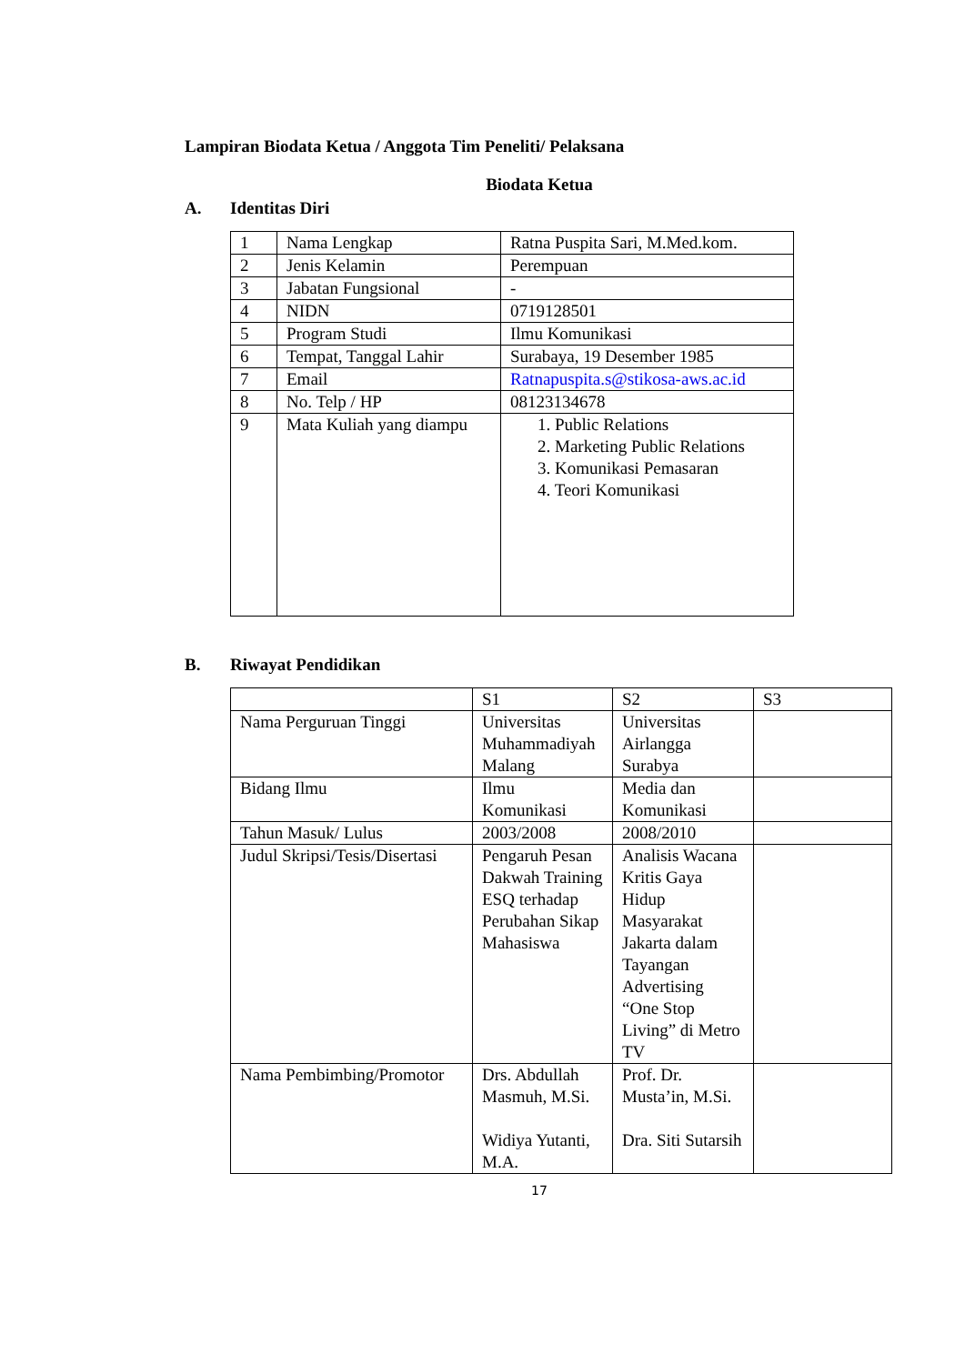Lampiran Biodata Ketua / Anggota Tim Peneliti/ Pelaksana
Biodata Ketua
A. Identitas Diri
| 1 | Nama Lengkap | Ratna Puspita Sari, M.Med.kom. |
| 2 | Jenis Kelamin | Perempuan |
| 3 | Jabatan Fungsional | - |
| 4 | NIDN | 0719128501 |
| 5 | Program Studi | Ilmu Komunikasi |
| 6 | Tempat, Tanggal Lahir | Surabaya, 19 Desember 1985 |
| 7 | Email | Ratnapuspita.s@stikosa-aws.ac.id |
| 8 | No. Telp / HP | 08123134678 |
| 9 | Mata Kuliah yang diampu | 1. Public Relations 2. Marketing Public Relations 3. Komunikasi Pemasaran 4. Teori Komunikasi |
B. Riwayat Pendidikan
| | S1 | S2 | S3 |
| Nama Perguruan Tinggi | Universitas Muhammadiyah Malang | Universitas Airlangga Surabya | |
| Bidang Ilmu | Ilmu Komunikasi | Media dan Komunikasi | |
| Tahun Masuk/ Lulus | 2003/2008 | 2008/2010 | |
| Judul Skripsi/Tesis/Disertasi | Pengaruh Pesan Dakwah Training ESQ terhadap Perubahan Sikap Mahasiswa | Analisis Wacana Kritis Gaya Hidup Masyarakat Jakarta dalam Tayangan Advertising “One Stop Living” di Metro TV | |
| Nama Pembimbing/Promotor | Drs. Abdullah Masmuh, M.Si. Widiya Yutanti, M.A. | Prof. Dr. Musta’in, M.Si. Dra. Siti Sutarsih | |
17